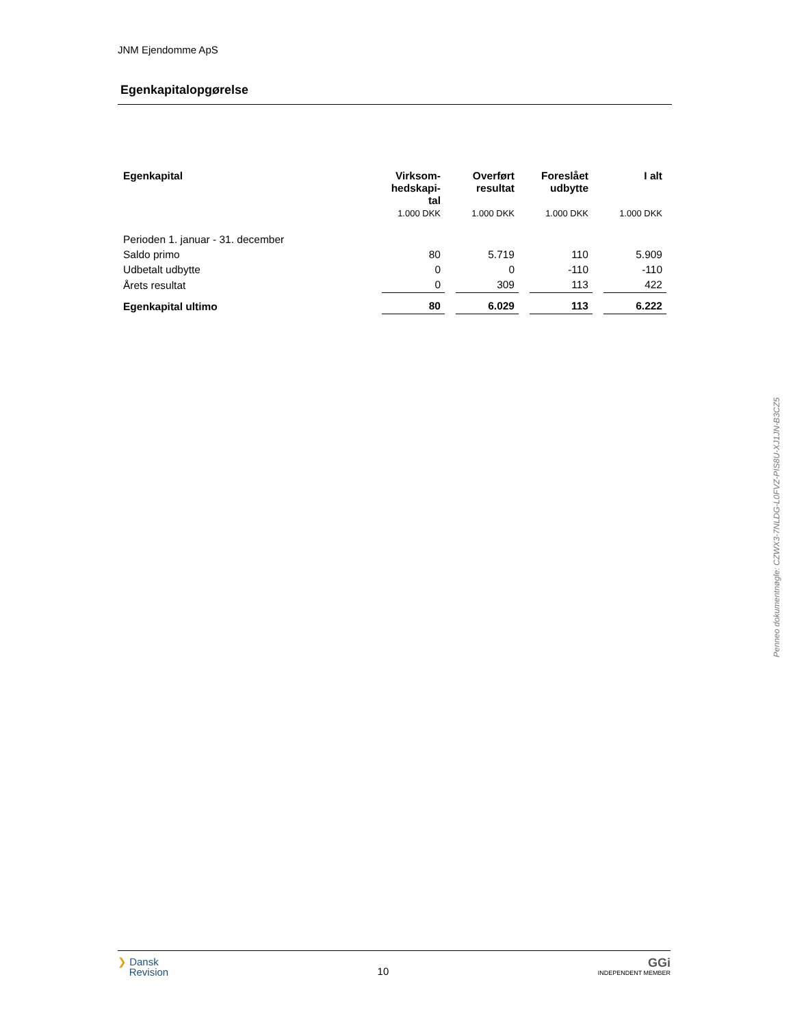JNM Ejendomme ApS
Egenkapitalopgørelse
| Egenkapital | Virksom- hedskapi- tal | Overført resultat | Foreslået udbytte | I alt |
| --- | --- | --- | --- | --- |
| | 1.000 DKK | 1.000 DKK | 1.000 DKK | 1.000 DKK |
| Perioden 1. januar - 31. december | | | | |
| Saldo primo | 80 | 5.719 | 110 | 5.909 |
| Udbetalt udbytte | 0 | 0 | -110 | -110 |
| Årets resultat | 0 | 309 | 113 | 422 |
| Egenkapital ultimo | 80 | 6.029 | 113 | 6.222 |
❯ Dansk
Revision
10
GGi
INDEPENDENT MEMBER
Penneo dokumentnøgle: CZWX3-7NLDG-L0FVZ-PIS8U-XJ1JN-B3CZ5